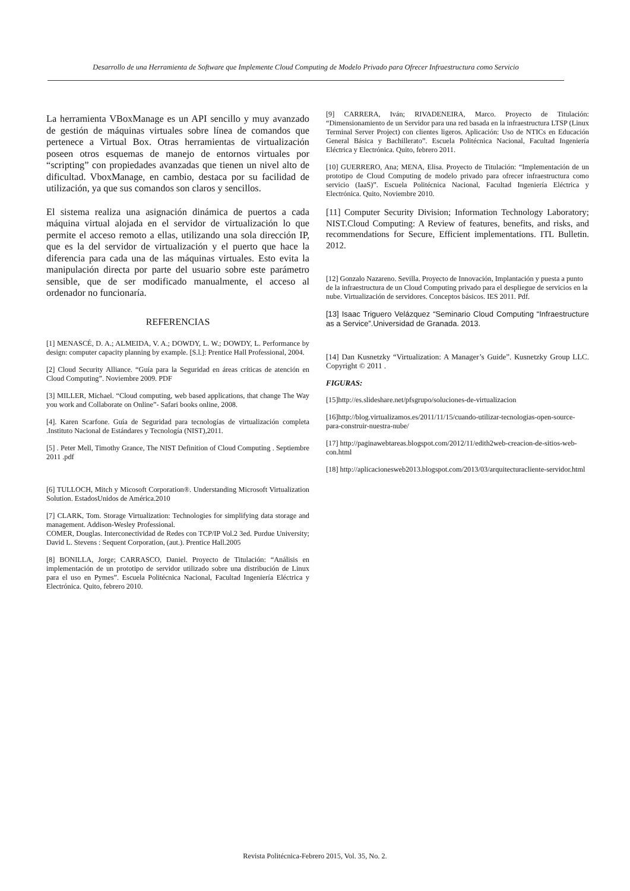Desarrollo de una Herramienta de Software que Implemente Cloud Computing de Modelo Privado para Ofrecer Infraestructura como Servicio
La herramienta VBoxManage es un API sencillo y muy avanzado de gestión de máquinas virtuales sobre línea de comandos que pertenece a Virtual Box. Otras herramientas de virtualización poseen otros esquemas de manejo de entornos virtuales por “scripting” con propiedades avanzadas que tienen un nivel alto de dificultad. VboxManage, en cambio, destaca por su facilidad de utilización, ya que sus comandos son claros y sencillos.
El sistema realiza una asignación dinámica de puertos a cada máquina virtual alojada en el servidor de virtualización lo que permite el acceso remoto a ellas, utilizando una sola dirección IP, que es la del servidor de virtualización y el puerto que hace la diferencia para cada una de las máquinas virtuales. Esto evita la manipulación directa por parte del usuario sobre este parámetro sensible, que de ser modificado manualmente, el acceso al ordenador no funcionaría.
REFERENCIAS
[1] MENASCÉ, D. A.; ALMEIDA, V. A.; DOWDY, L. W.; DOWDY, L. Performance by design: computer capacity planning by example. [S.l.]: Prentice Hall Professional, 2004.
[2] Cloud Security Alliance. “Guía para la Seguridad en áreas críticas de atención en Cloud Computing”. Noviembre 2009. PDF
[3] MILLER, Michael. “Cloud computing, web based applications, that change The Way you work and Collaborate on Online”- Safari books online, 2008.
[4]. Karen Scarfone. Guía de Seguridad para tecnologías de virtualización completa .Instituto Nacional de Estándares y Tecnología (NIST),2011.
[5] . Peter Mell, Timothy Grance, The NIST Definition of Cloud Computing . Septiembre 2011 .pdf
[6] TULLOCH, Mitch y Micosoft Corporation®. Understanding Microsoft Virtualization Solution. EstadosUnidos de América.2010
[7] CLARK, Tom. Storage Virtualization: Technologies for simplifying data storage and management. Addison-Wesley Professional.
COMER, Douglas. Interconectividad de Redes con TCP/IP Vol.2 3ed. Purdue University; David L. Stevens : Sequent Corporation, (aut.). Prentice Hall.2005
[8] BONILLA, Jorge; CARRASCO, Daniel. Proyecto de Titulación: “Análisis en implementación de un prototipo de servidor utilizado sobre una distribución de Linux para el uso en Pymes”. Escuela Politécnica Nacional, Facultad Ingeniería Eléctrica y Electrónica. Quito, febrero 2010.
[9] CARRERA, Iván; RIVADENEIRA, Marco. Proyecto de Titulación: “Dimensionamiento de un Servidor para una red basada en la infraestructura LTSP (Linux Terminal Server Project) con clientes ligeros. Aplicación: Uso de NTICs en Educación General Básica y Bachillerato”. Escuela Politécnica Nacional, Facultad Ingeniería Eléctrica y Electrónica. Quito, febrero 2011.
[10] GUERRERO, Ana; MENA, Elisa. Proyecto de Titulación: “Implementación de un prototipo de Cloud Computing de modelo privado para ofrecer infraestructura como servicio (IaaS)”. Escuela Politécnica Nacional, Facultad Ingeniería Eléctrica y Electrónica. Quito, Noviembre 2010.
[11] Computer Security Division; Information Technology Laboratory; NIST.Cloud Computing: A Review of features, benefits, and risks, and recommendations for Secure, Efficient implementations. ITL Bulletin. 2012.
[12] Gonzalo Nazareno. Sevilla. Proyecto de Innovación, Implantación y puesta a punto de la infraestructura de un Cloud Computing privado para el despliegue de servicios en la nube. Virtualización de servidores. Conceptos básicos. IES 2011. Pdf.
[13] Isaac Triguero Velázquez “Seminario Cloud Computing “Infraestructure as a Service”.Universidad de Granada. 2013.
[14] Dan Kusnetzky “Virtualization: A Manager’s Guide”. Kusnetzky Group LLC. Copyright © 2011 .
FIGURAS:
[15]http://es.slideshare.net/pfsgrupo/soluciones-de-virtualizacion
[16]http://blog.virtualizamos.es/2011/11/15/cuando-utilizar-tecnologias-open-source-para-construir-nuestra-nube/
[17] http://paginawebtareas.blogspot.com/2012/11/edith2web-creacion-de-sitios-web-con.html
[18] http://aplicacionesweb2013.blogspot.com/2013/03/arquitecturacliente-servidor.html
Revista Politécnica-Febrero 2015, Vol. 35, No. 2.